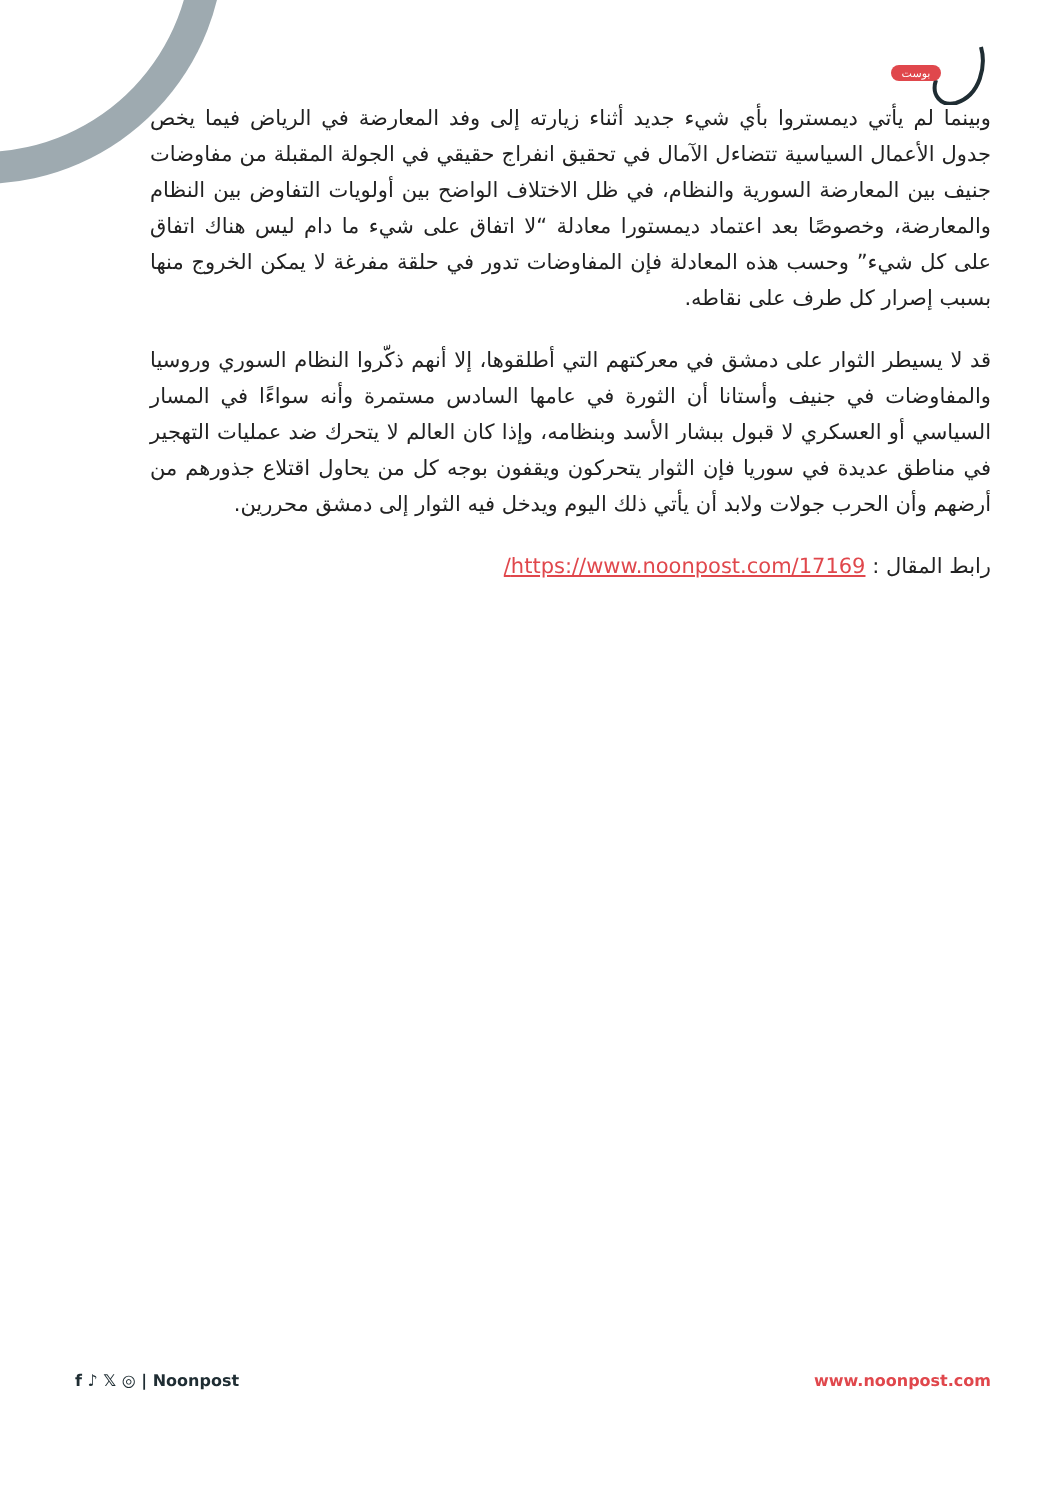بوست
وبينما لم يأتي ديمستروا بأي شيء جديد أثناء زيارته إلى وفد المعارضة في الرياض فيما يخص جدول الأعمال السياسية تتضاءل الآمال في تحقيق انفراج حقيقي في الجولة المقبلة من مفاوضات جنيف بين المعارضة السورية والنظام، في ظل الاختلاف الواضح بين أولويات التفاوض بين النظام والمعارضة، وخصوصًا بعد اعتماد ديمستورا معادلة “لا اتفاق على شيء ما دام ليس هناك اتفاق على كل شيء” وحسب هذه المعادلة فإن المفاوضات تدور في حلقة مفرغة لا يمكن الخروج منها بسبب إصرار كل طرف على نقاطه.
قد لا يسيطر الثوار على دمشق في معركتهم التي أطلقوها، إلا أنهم ذكّروا النظام السوري وروسيا والمفاوضات في جنيف وأستانا أن الثورة في عامها السادس مستمرة وأنه سواءًا في المسار السياسي أو العسكري لا قبول ببشار الأسد وبنظامه، وإذا كان العالم لا يتحرك ضد عمليات التهجير في مناطق عديدة في سوريا فإن الثوار يتحركون ويقفون بوجه كل من يحاول اقتلاع جذورهم من أرضهم وأن الحرب جولات ولابد أن يأتي ذلك اليوم ويدخل فيه الثوار إلى دمشق محررين.
رابط المقال : https://www.noonpost.com/17169/
f ♪ 𝕏 ◎ | Noonpost www.noonpost.com